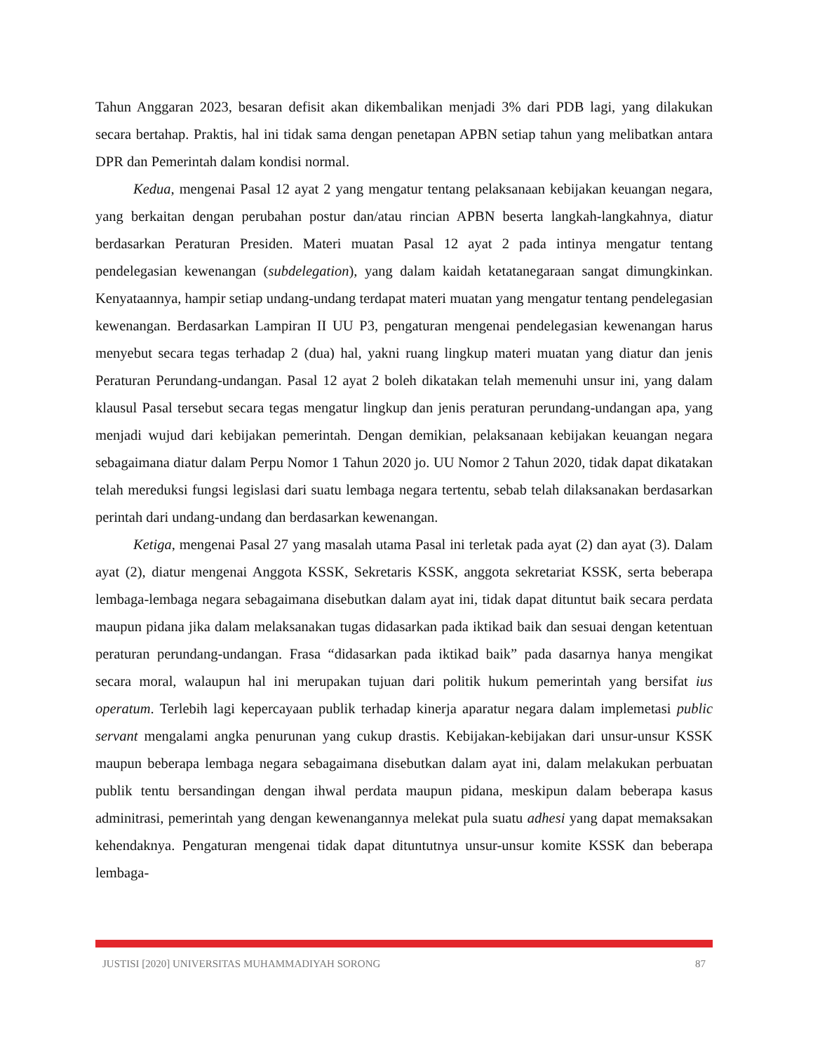Tahun Anggaran 2023, besaran defisit akan dikembalikan menjadi 3% dari PDB lagi, yang dilakukan secara bertahap. Praktis, hal ini tidak sama dengan penetapan APBN setiap tahun yang melibatkan antara DPR dan Pemerintah dalam kondisi normal.
Kedua, mengenai Pasal 12 ayat 2 yang mengatur tentang pelaksanaan kebijakan keuangan negara, yang berkaitan dengan perubahan postur dan/atau rincian APBN beserta langkah-langkahnya, diatur berdasarkan Peraturan Presiden. Materi muatan Pasal 12 ayat 2 pada intinya mengatur tentang pendelegasian kewenangan (subdelegation), yang dalam kaidah ketatanegaraan sangat dimungkinkan. Kenyataannya, hampir setiap undang-undang terdapat materi muatan yang mengatur tentang pendelegasian kewenangan. Berdasarkan Lampiran II UU P3, pengaturan mengenai pendelegasian kewenangan harus menyebut secara tegas terhadap 2 (dua) hal, yakni ruang lingkup materi muatan yang diatur dan jenis Peraturan Perundang-undangan. Pasal 12 ayat 2 boleh dikatakan telah memenuhi unsur ini, yang dalam klausul Pasal tersebut secara tegas mengatur lingkup dan jenis peraturan perundang-undangan apa, yang menjadi wujud dari kebijakan pemerintah. Dengan demikian, pelaksanaan kebijakan keuangan negara sebagaimana diatur dalam Perpu Nomor 1 Tahun 2020 jo. UU Nomor 2 Tahun 2020, tidak dapat dikatakan telah mereduksi fungsi legislasi dari suatu lembaga negara tertentu, sebab telah dilaksanakan berdasarkan perintah dari undang-undang dan berdasarkan kewenangan.
Ketiga, mengenai Pasal 27 yang masalah utama Pasal ini terletak pada ayat (2) dan ayat (3). Dalam ayat (2), diatur mengenai Anggota KSSK, Sekretaris KSSK, anggota sekretariat KSSK, serta beberapa lembaga-lembaga negara sebagaimana disebutkan dalam ayat ini, tidak dapat dituntut baik secara perdata maupun pidana jika dalam melaksanakan tugas didasarkan pada iktikad baik dan sesuai dengan ketentuan peraturan perundang-undangan. Frasa “didasarkan pada iktikad baik” pada dasarnya hanya mengikat secara moral, walaupun hal ini merupakan tujuan dari politik hukum pemerintah yang bersifat ius operatum. Terlebih lagi kepercayaan publik terhadap kinerja aparatur negara dalam implemetasi public servant mengalami angka penurunan yang cukup drastis. Kebijakan-kebijakan dari unsur-unsur KSSK maupun beberapa lembaga negara sebagaimana disebutkan dalam ayat ini, dalam melakukan perbuatan publik tentu bersandingan dengan ihwal perdata maupun pidana, meskipun dalam beberapa kasus adminitrasi, pemerintah yang dengan kewenangannya melekat pula suatu adhesi yang dapat memaksakan kehendaknya. Pengaturan mengenai tidak dapat dituntutnya unsur-unsur komite KSSK dan beberapa lembaga-
JUSTISI [2020] UNIVERSITAS MUHAMMADIYAH SORONG 87